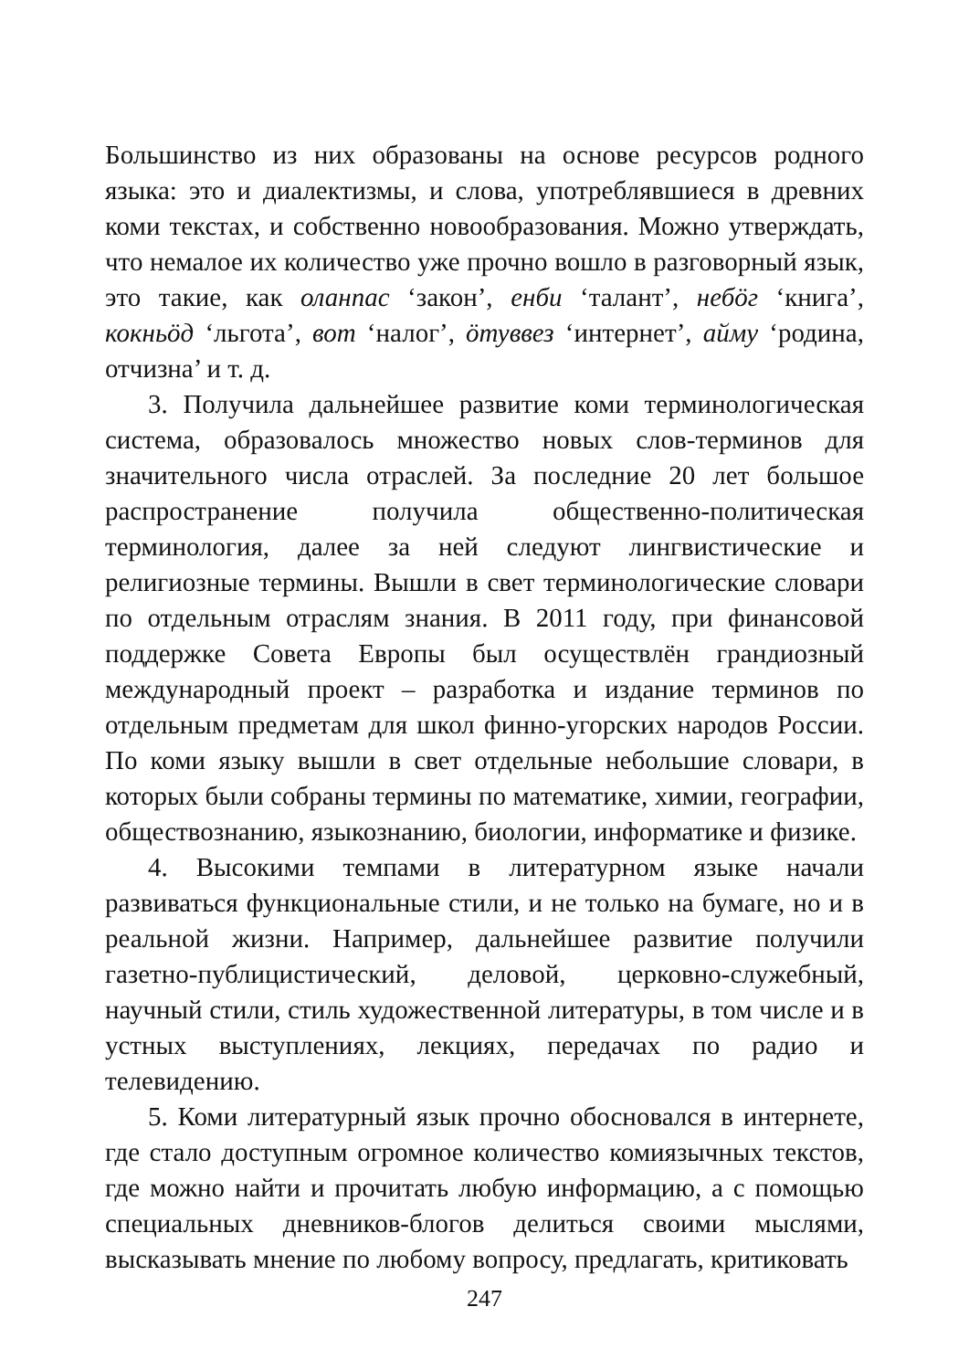Большинство из них образованы на основе ресурсов родного языка: это и диалектизмы, и слова, употреблявшиеся в древних коми текстах, и собственно новообразования. Можно утверждать, что немалое их количество уже прочно вошло в разговорный язык, это такие, как оланпас ‘закон’, енби ‘талант’, небӧг ‘книга’, кокньӧд ‘льгота’, вот ‘налог’, ӧтуввез ‘интернет’, айму ‘родина, отчизна’ и т. д.
3. Получила дальнейшее развитие коми терминологическая система, образовалось множество новых слов-терминов для значительного числа отраслей. За последние 20 лет большое распространение получила общественно-политическая терминология, далее за ней следуют лингвистические и религиозные термины. Вышли в свет терминологические словари по отдельным отраслям знания. В 2011 году, при финансовой поддержке Совета Европы был осуществлён грандиозный международный проект – разработка и издание терминов по отдельным предметам для школ финно-угорских народов России. По коми языку вышли в свет отдельные небольшие словари, в которых были собраны термины по математике, химии, географии, обществознанию, языкознанию, биологии, информатике и физике.
4. Высокими темпами в литературном языке начали развиваться функциональные стили, и не только на бумаге, но и в реальной жизни. Например, дальнейшее развитие получили газетно-публицистический, деловой, церковно-служебный, научный стили, стиль художественной литературы, в том числе и в устных выступлениях, лекциях, передачах по радио и телевидению.
5. Коми литературный язык прочно обосновался в интернете, где стало доступным огромное количество комиязычных текстов, где можно найти и прочитать любую информацию, а с помощью специальных дневников-блогов делиться своими мыслями, высказывать мнение по любому вопросу, предлагать, критиковать
247